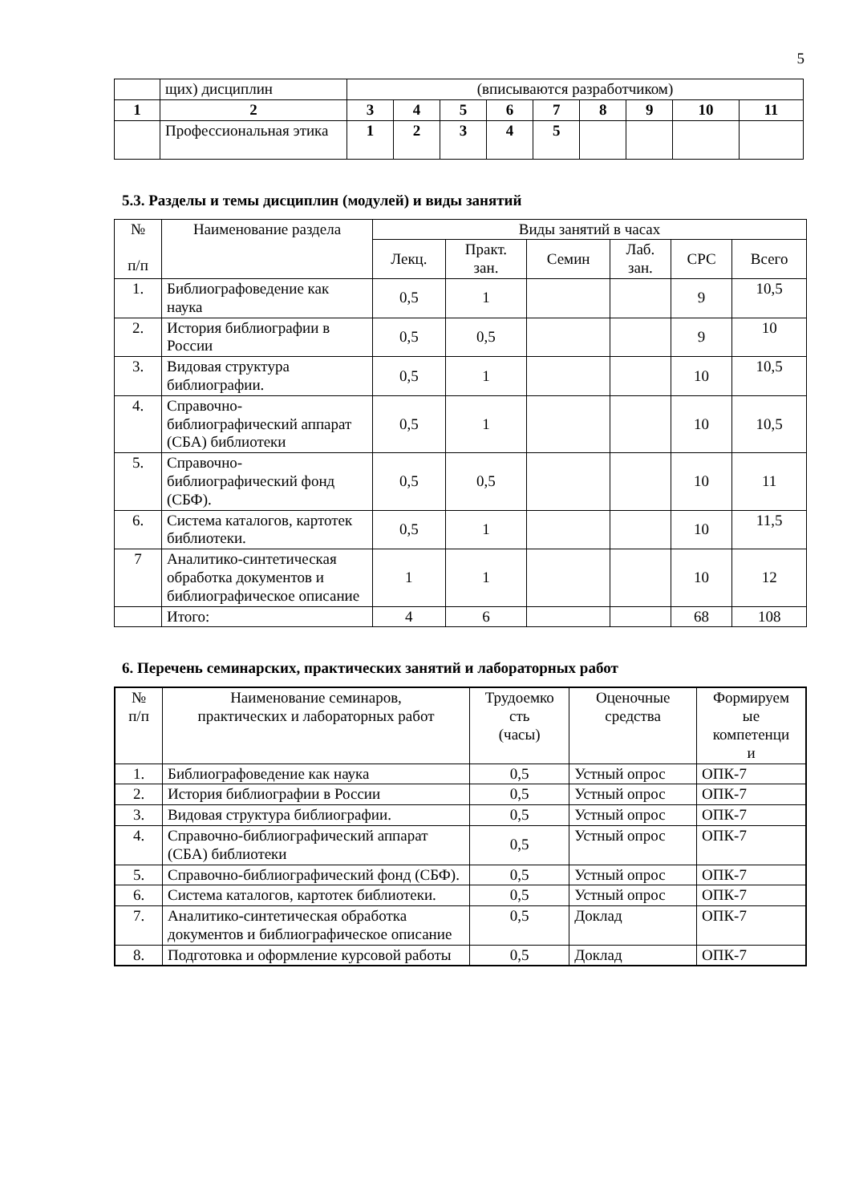5
| | щих) дисциплин | (вписываются разработчиком) | | | | | | | | |
| 1 | 2 | 3 | 4 | 5 | 6 | 7 | 8 | 9 | 10 | 11 |
| | Профессиональная этика | 1 | 2 | 3 | 4 | 5 | | | | |
5.3. Разделы и темы дисциплин (модулей) и виды занятий
| № п/п | Наименование раздела | Виды занятий в часах | | | | | |
| --- | --- | --- | --- | --- | --- | --- | --- |
| | | Лекц. | Практ. зан. | Семин | Лаб. зан. | СРС | Всего |
| 1. | Библиографоведение как наука | 0,5 | 1 | | | 9 | 10,5 |
| 2. | История библиографии в России | 0,5 | 0,5 | | | 9 | 10 |
| 3. | Видовая структура библиографии. | 0,5 | 1 | | | 10 | 10,5 |
| 4. | Справочно-библиографический аппарат (СБА) библиотеки | 0,5 | 1 | | | 10 | 10,5 |
| 5. | Справочно-библиографический фонд (СБФ). | 0,5 | 0,5 | | | 10 | 11 |
| 6. | Система каталогов, картотек библиотеки. | 0,5 | 1 | | | 10 | 11,5 |
| 7 | Аналитико-синтетическая обработка документов и библиографическое описание | 1 | 1 | | | 10 | 12 |
| | Итого: | 4 | 6 | | | 68 | 108 |
6. Перечень семинарских, практических занятий и лабораторных работ
| № п/п | Наименование семинаров, практических и лабораторных работ | Трудоемко сть (часы) | Оценочные средства | Формируем ые компетенци и |
| --- | --- | --- | --- | --- |
| 1. | Библиографоведение как наука | 0,5 | Устный опрос | ОПК-7 |
| 2. | История библиографии в России | 0,5 | Устный опрос | ОПК-7 |
| 3. | Видовая структура библиографии. | 0,5 | Устный опрос | ОПК-7 |
| 4. | Справочно-библиографический аппарат (СБА) библиотеки | 0,5 | Устный опрос | ОПК-7 |
| 5. | Справочно-библиографический фонд (СБФ). | 0,5 | Устный опрос | ОПК-7 |
| 6. | Система каталогов, картотек библиотеки. | 0,5 | Устный опрос | ОПК-7 |
| 7. | Аналитико-синтетическая обработка документов и библиографическое описание | 0,5 | Доклад | ОПК-7 |
| 8. | Подготовка и оформление курсовой работы | 0,5 | Доклад | ОПК-7 |